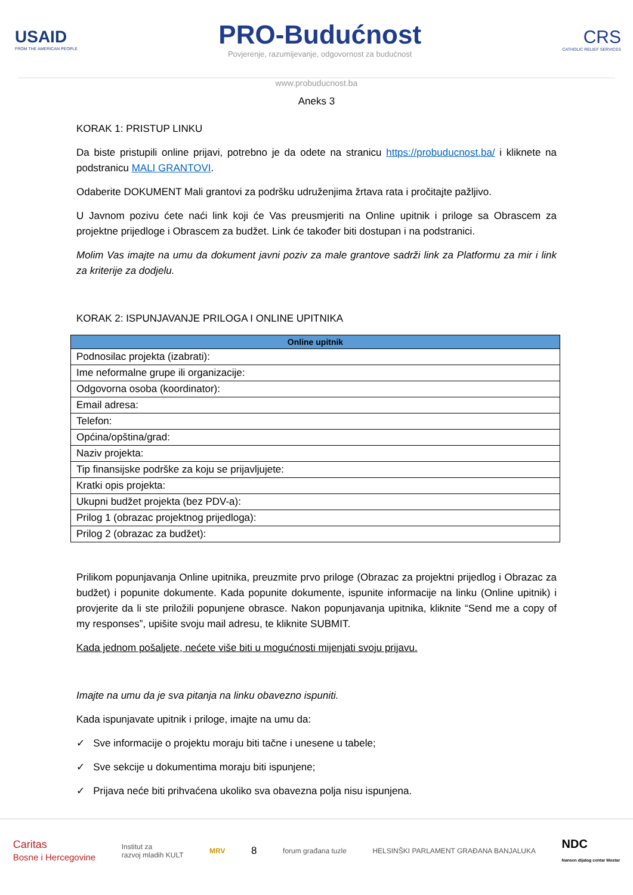USAID
FROM THE AMERICAN PEOPLE
PRO-Budućnost
Povjerenje, razumijevanje, odgovornost za budućnost
CRS
CATHOLIC RELIEF SERVICES
www.probuducnost.ba
Aneks 3
KORAK 1: PRISTUP LINKU
Da biste pristupili online prijavi, potrebno je da odete na stranicu https://probuducnost.ba/ i kliknete na podstranicu MALI GRANTOVI.
Odaberite DOKUMENT Mali grantovi za podršku udruženjima žrtava rata i pročitajte pažljivo.
U Javnom pozivu ćete naći link koji će Vas preusmjeriti na Online upitnik i priloge sa Obrascem za projektne prijedloge i Obrascem za budžet. Link će također biti dostupan i na podstranici.
Molim Vas imajte na umu da dokument javni poziv za male grantove sadrži link za Platformu za mir i link za kriterije za dodjelu.
KORAK 2: ISPUNJAVANJE PRILOGA I ONLINE UPITNIKA
| Online upitnik |
| --- |
| Podnosilac projekta (izabrati): |
| Ime neformalne grupe ili organizacije: |
| Odgovorna osoba (koordinator): |
| Email adresa: |
| Telefon: |
| Općina/opština/grad: |
| Naziv projekta: |
| Tip finansijske podrške za koju se prijavljujete: |
| Kratki opis projekta: |
| Ukupni budžet projekta (bez PDV-a): |
| Prilog 1 (obrazac projektnog prijedloga): |
| Prilog 2 (obrazac za budžet): |
Prilikom popunjavanja Online upitnika, preuzmite prvo priloge (Obrazac za projektni prijedlog i Obrazac za budžet) i popunite dokumente. Kada popunite dokumente, ispunite informacije na linku (Online upitnik) i provjerite da li ste priložili popunjene obrasce. Nakon popunjavanja upitnika, kliknite “Send me a copy of my responses”, upišite svoju mail adresu, te kliknite SUBMIT.
Kada jednom pošaljete, nećete više biti u mogućnosti mijenjati svoju prijavu.
Imajte na umu da je sva pitanja na linku obavezno ispuniti.
Kada ispunjavate upitnik i priloge, imajte na umu da:
✓ Sve informacije o projektu moraju biti tačne i unesene u tabele;
✓ Sve sekcije u dokumentima moraju biti ispunjene;
✓ Prijava neće biti prihvaćena ukoliko sva obavezna polja nisu ispunjena.
Caritas
Bosne i Hercegovine
Institut za
razvoj mladih KULT
MRV
8
forum građana tuzle
HELSINŠKI PARLAMENT GRAĐANA BANJALUKA
NDC
Nansen dijalog centar Mostar